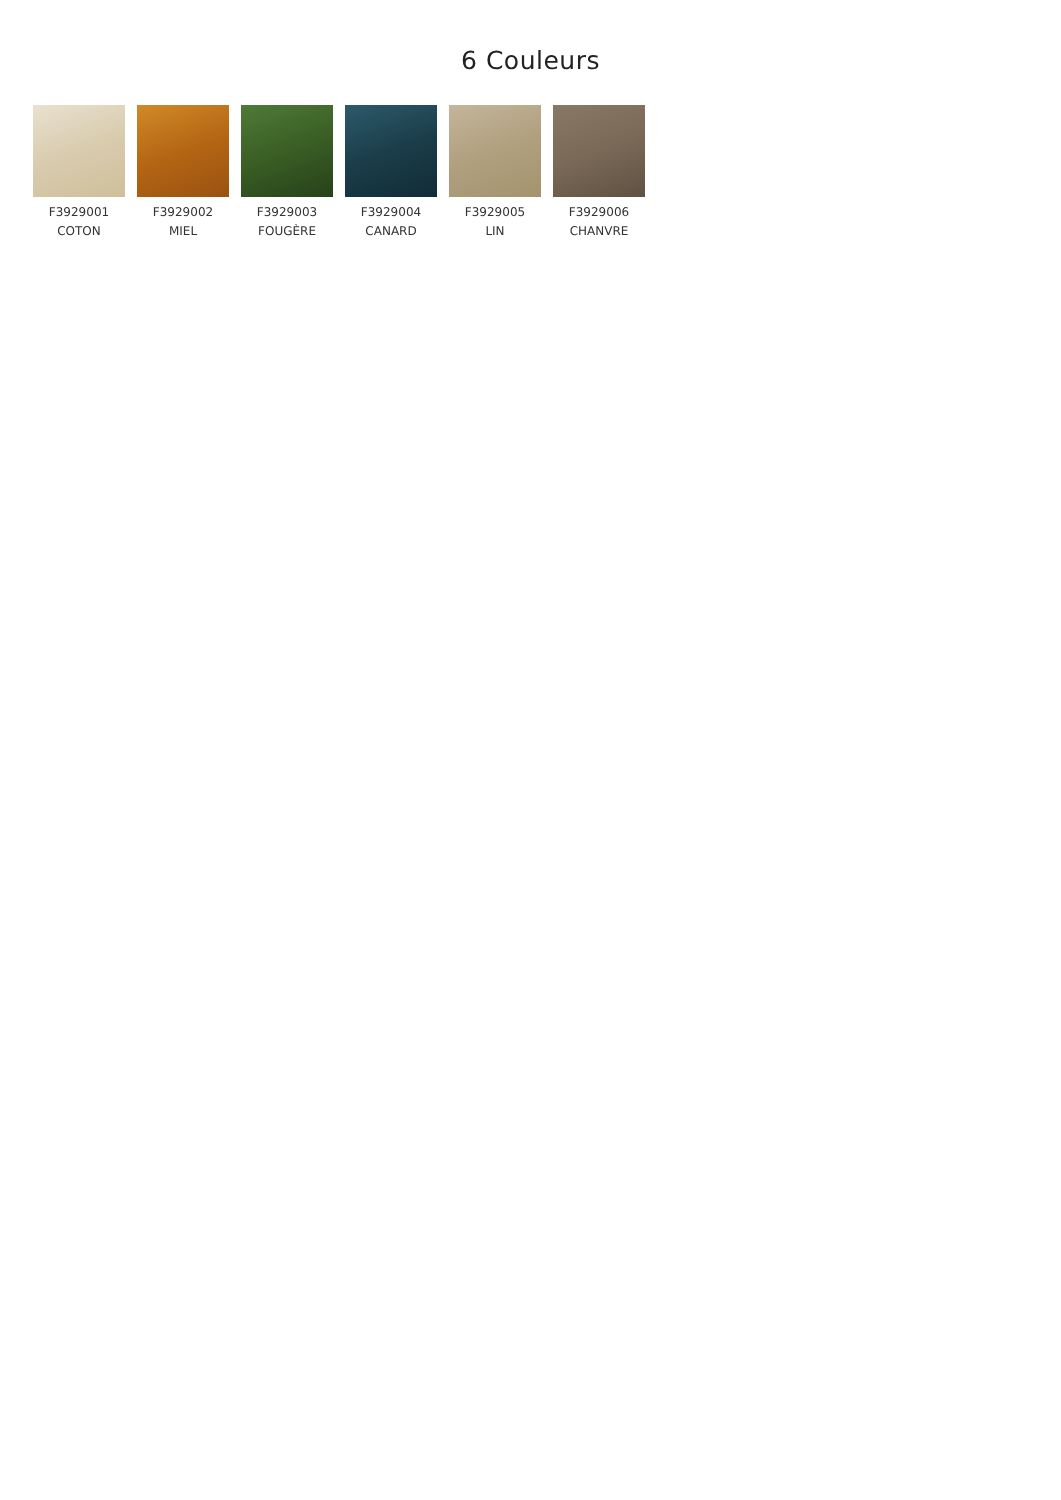6 Couleurs
F3929001
COTON
F3929002
MIEL
F3929003
FOUGÈRE
F3929004
CANARD
F3929005
LIN
F3929006
CHANVRE